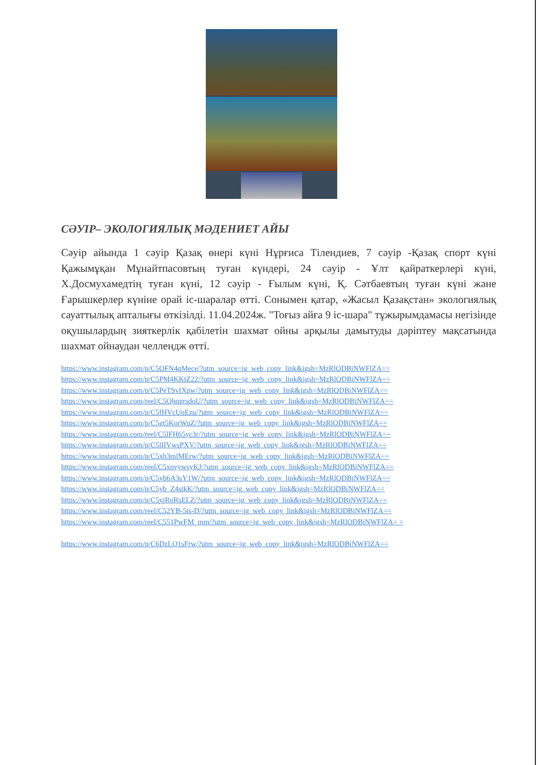СӘУІР– ЭКОЛОГИЯЛЫҚ МӘДЕНИЕТ АЙЫ
Сәуір айында 1 сәуір Қазақ өнері күні Нұрғиса Тілендиев, 7 сәуір -Қазақ спорт күні Қажымұқан Мұнайтпасовтың туған күндері, 24 сәуір - Ұлт қайраткерлері күні, Х.Досмухамедтің туған күні, 12 сәуір - Ғылым күні, Қ. Сәтбаевтың туған күні және Ғарышкерлер күніне орай іс-шаралар өтті. Сонымен қатар, «Жасыл Қазақстан» экологиялық сауаттылық апталығы өткізілді. 11.04.2024ж. "Тоғыз айға 9 іс-шара" тұжырымдамасы негізінде оқушылардың зияткерлік қабілетін шахмат ойны арқылы дамытуды дәріптеу мақсатында шахмат ойнаудан челлендж өтті.
https://www.instagram.com/p/C5OFN4qMece/?utm_source=ig_web_copy_link&igsh=MzRlODBiNWFlZA==
https://www.instagram.com/p/C5PM4KKtZ22/?utm_source=ig_web_copy_link&igsh=MzRlODBiNWFlZA==
https://www.instagram.com/p/C5PeTSvIXpw/?utm_source=ig_web_copy_link&igsh=MzRlODBiNWFlZA==
https://www.instagram.com/reel/C5QhqgrsdoU/?utm_source=ig_web_copy_link&igsh=MzRlODBiNWFlZA==
https://www.instagram.com/p/C5fHVcUoEzu/?utm_source=ig_web_copy_link&igsh=MzRlODBiNWFlZA==
https://www.instagram.com/p/C5gt5KorWuZ/?utm_source=ig_web_copy_link&igsh=MzRlODBiNWFlZA==
https://www.instagram.com/reel/C5lFH65yc3r/?utm_source=ig_web_copy_link&igsh=MzRlODBiNWFlZA==
https://www.instagram.com/p/C5lIIVwsPXV/?utm_source=ig_web_copy_link&igsh=MzRlODBiNWFlZA==
https://www.instagram.com/p/C5xh3mlMErw/?utm_source=ig_web_copy_link&igsh=MzRlODBiNWFlZA==
https://www.instagram.com/reel/C5xnvywsyKJ/?utm_source=ig_web_copy_link&igsh=MzRlODBiNWFlZA==
https://www.instagram.com/p/C5yb6A3sY1W/?utm_source=ig_web_copy_link&igsh=MzRlODBiNWFlZA==
https://www.instagram.com/p/C5yb_Z4stkK/?utm_source=ig_web_copy_link&igsh=MzRlODBiNWFlZA==
https://www.instagram.com/p/C5yjRoRsELZ/?utm_source=ig_web_copy_link&igsh=MzRlODBiNWFlZA==
https://www.instagram.com/reel/C52YB-5ts-D/?utm_source=ig_web_copy_link&igsh=MzRlODBiNWFlZA==
https://www.instagram.com/reel/C551PwFM_mm/?utm_source=ig_web_copy_link&igsh=MzRlODBiNWFlZA= =
https://www.instagram.com/p/C6DzLQ1sFrw/?utm_source=ig_web_copy_link&igsh=MzRlODBiNWFlZA==